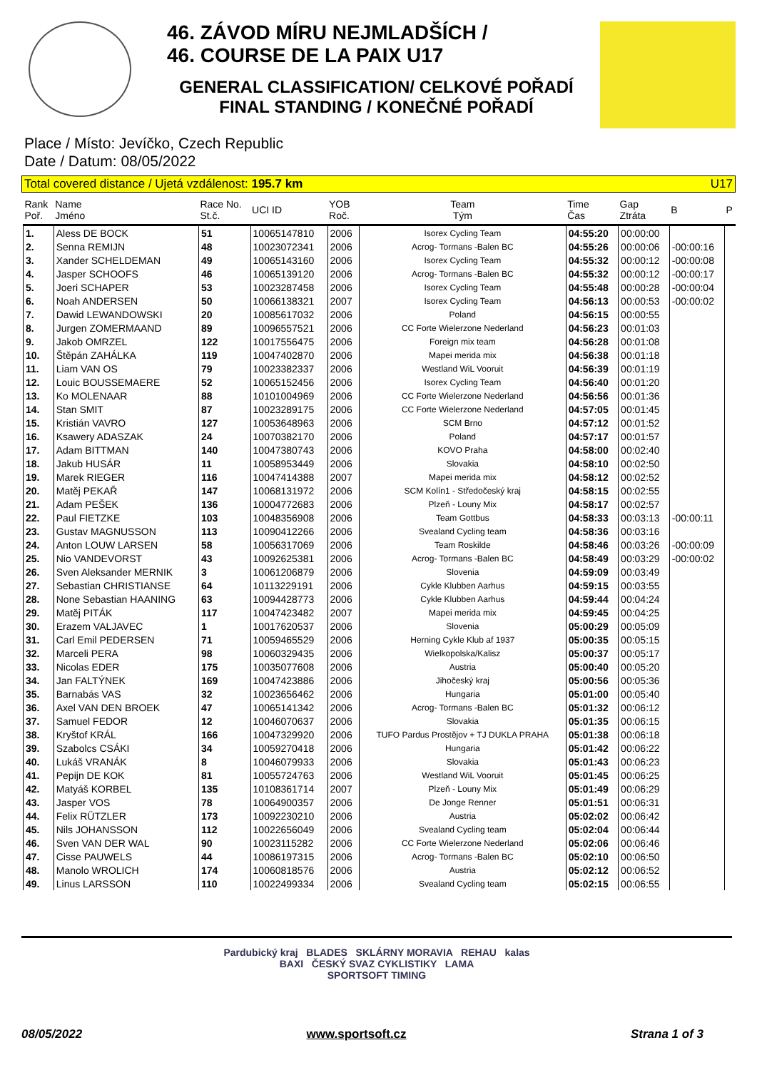46. ZÁVOD MÍRU NEJMLADŠÍCH /
46. COURSE DE LA PAIX U17
GENERAL CLASSIFICATION/ CELKOVÉ POŘADÍ
FINAL STANDING / KONEČNÉ POŘADÍ
Place / Místo: Jevíčko, Czech Republic
Date / Datum: 08/05/2022
Total covered distance / Ujetá vzdálenost: 195.7 km U17
| Rank Poř. | Name Jméno | Race No. St.č. | UCI ID | YOB Roč. | Team Tým | Time Čas | Gap Ztráta | B | P |
| --- | --- | --- | --- | --- | --- | --- | --- | --- | --- |
| 1. | Aless DE BOCK | 51 | 10065147810 | 2006 | Isorex Cycling Team | 04:55:20 | 00:00:00 | | |
| 2. | Senna REMIJN | 48 | 10023072341 | 2006 | Acrog- Tormans -Balen BC | 04:55:26 | 00:00:06 | -00:00:16 | |
| 3. | Xander SCHELDEMAN | 49 | 10065143160 | 2006 | Isorex Cycling Team | 04:55:32 | 00:00:12 | -00:00:08 | |
| 4. | Jasper SCHOOFS | 46 | 10065139120 | 2006 | Acrog- Tormans -Balen BC | 04:55:32 | 00:00:12 | -00:00:17 | |
| 5. | Joeri SCHAPER | 53 | 10023287458 | 2006 | Isorex Cycling Team | 04:55:48 | 00:00:28 | -00:00:04 | |
| 6. | Noah ANDERSEN | 50 | 10066138321 | 2007 | Isorex Cycling Team | 04:56:13 | 00:00:53 | -00:00:02 | |
| 7. | Dawid LEWANDOWSKI | 20 | 10085617032 | 2006 | Poland | 04:56:15 | 00:00:55 | | |
| 8. | Jurgen ZOMERMAAND | 89 | 10096557521 | 2006 | CC Forte Wielerzone Nederland | 04:56:23 | 00:01:03 | | |
| 9. | Jakob OMRZEL | 122 | 10017556475 | 2006 | Foreign mix team | 04:56:28 | 00:01:08 | | |
| 10. | Štěpán ZAHÁLKA | 119 | 10047402870 | 2006 | Mapei merida mix | 04:56:38 | 00:01:18 | | |
| 11. | Liam VAN OS | 79 | 10023382337 | 2006 | Westland WiL Vooruit | 04:56:39 | 00:01:19 | | |
| 12. | Louic BOUSSEMAERE | 52 | 10065152456 | 2006 | Isorex Cycling Team | 04:56:40 | 00:01:20 | | |
| 13. | Ko MOLENAAR | 88 | 10101004969 | 2006 | CC Forte Wielerzone Nederland | 04:56:56 | 00:01:36 | | |
| 14. | Stan SMIT | 87 | 10023289175 | 2006 | CC Forte Wielerzone Nederland | 04:57:05 | 00:01:45 | | |
| 15. | Kristián VAVRO | 127 | 10053648963 | 2006 | SCM Brno | 04:57:12 | 00:01:52 | | |
| 16. | Ksawery ADASZAK | 24 | 10070382170 | 2006 | Poland | 04:57:17 | 00:01:57 | | |
| 17. | Adam BITTMAN | 140 | 10047380743 | 2006 | KOVO Praha | 04:58:00 | 00:02:40 | | |
| 18. | Jakub HUSÁR | 11 | 10058953449 | 2006 | Slovakia | 04:58:10 | 00:02:50 | | |
| 19. | Marek RIEGER | 116 | 10047414388 | 2007 | Mapei merida mix | 04:58:12 | 00:02:52 | | |
| 20. | Matěj PEKAŘ | 147 | 10068131972 | 2006 | SCM Kolín1 - Středočeský kraj | 04:58:15 | 00:02:55 | | |
| 21. | Adam PEŠEK | 136 | 10004772683 | 2006 | Plzeň - Louny Mix | 04:58:17 | 00:02:57 | | |
| 22. | Paul FIETZKE | 103 | 10048356908 | 2006 | Team Gottbus | 04:58:33 | 00:03:13 | -00:00:11 | |
| 23. | Gustav MAGNUSSON | 113 | 10090412266 | 2006 | Svealand Cycling team | 04:58:36 | 00:03:16 | | |
| 24. | Anton LOUW LARSEN | 58 | 10056317069 | 2006 | Team Roskilde | 04:58:46 | 00:03:26 | -00:00:09 | |
| 25. | Nio VANDEVORST | 43 | 10092625381 | 2006 | Acrog- Tormans -Balen BC | 04:58:49 | 00:03:29 | -00:00:02 | |
| 26. | Sven Aleksander MERNIK | 3 | 10061206879 | 2006 | Slovenia | 04:59:09 | 00:03:49 | | |
| 27. | Sebastian CHRISTIANSE | 64 | 10113229191 | 2006 | Cykle Klubben Aarhus | 04:59:15 | 00:03:55 | | |
| 28. | None Sebastian HAANING | 63 | 10094428773 | 2006 | Cykle Klubben Aarhus | 04:59:44 | 00:04:24 | | |
| 29. | Matěj PITÁK | 117 | 10047423482 | 2007 | Mapei merida mix | 04:59:45 | 00:04:25 | | |
| 30. | Erazem VALJAVEC | 1 | 10017620537 | 2006 | Slovenia | 05:00:29 | 00:05:09 | | |
| 31. | Carl Emil PEDERSEN | 71 | 10059465529 | 2006 | Herning Cykle Klub af 1937 | 05:00:35 | 00:05:15 | | |
| 32. | Marceli PERA | 98 | 10060329435 | 2006 | Wielkopolska/Kalisz | 05:00:37 | 00:05:17 | | |
| 33. | Nicolas EDER | 175 | 10035077608 | 2006 | Austria | 05:00:40 | 00:05:20 | | |
| 34. | Jan FALTÝNEK | 169 | 10047423886 | 2006 | Jihočeský kraj | 05:00:56 | 00:05:36 | | |
| 35. | Barnabás VAS | 32 | 10023656462 | 2006 | Hungaria | 05:01:00 | 00:05:40 | | |
| 36. | Axel VAN DEN BROEK | 47 | 10065141342 | 2006 | Acrog- Tormans -Balen BC | 05:01:32 | 00:06:12 | | |
| 37. | Samuel FEDOR | 12 | 10046070637 | 2006 | Slovakia | 05:01:35 | 00:06:15 | | |
| 38. | Kryštof KRÁL | 166 | 10047329920 | 2006 | TUFO Pardus Prostějov + TJ DUKLA PRAHA | 05:01:38 | 00:06:18 | | |
| 39. | Szabolcs CSÁKI | 34 | 10059270418 | 2006 | Hungaria | 05:01:42 | 00:06:22 | | |
| 40. | Lukáš VRANÁK | 8 | 10046079933 | 2006 | Slovakia | 05:01:43 | 00:06:23 | | |
| 41. | Pepijn DE KOK | 81 | 10055724763 | 2006 | Westland WiL Vooruit | 05:01:45 | 00:06:25 | | |
| 42. | Matyáš KORBEL | 135 | 10108361714 | 2007 | Plzeň - Louny Mix | 05:01:49 | 00:06:29 | | |
| 43. | Jasper VOS | 78 | 10064900357 | 2006 | De Jonge Renner | 05:01:51 | 00:06:31 | | |
| 44. | Felix RÜTZLER | 173 | 10092230210 | 2006 | Austria | 05:02:02 | 00:06:42 | | |
| 45. | Nils JOHANSSON | 112 | 10022656049 | 2006 | Svealand Cycling team | 05:02:04 | 00:06:44 | | |
| 46. | Sven VAN DER WAL | 90 | 10023115282 | 2006 | CC Forte Wielerzone Nederland | 05:02:06 | 00:06:46 | | |
| 47. | Cisse PAUWELS | 44 | 10086197315 | 2006 | Acrog- Tormans -Balen BC | 05:02:10 | 00:06:50 | | |
| 48. | Manolo WROLICH | 174 | 10060818576 | 2006 | Austria | 05:02:12 | 00:06:52 | | |
| 49. | Linus LARSSON | 110 | 10022499334 | 2006 | Svealand Cycling team | 05:02:15 | 00:06:55 | | |
Pardubický kraj BLADES SKLÁRNY MORAVIA REHAU kalas
BAXI ČESKÝ SVAZ CYKLISTIKY LAMA
SPORTSOFT TIMING
08/05/2022 www.sportsoft.cz Strana 1 of 3